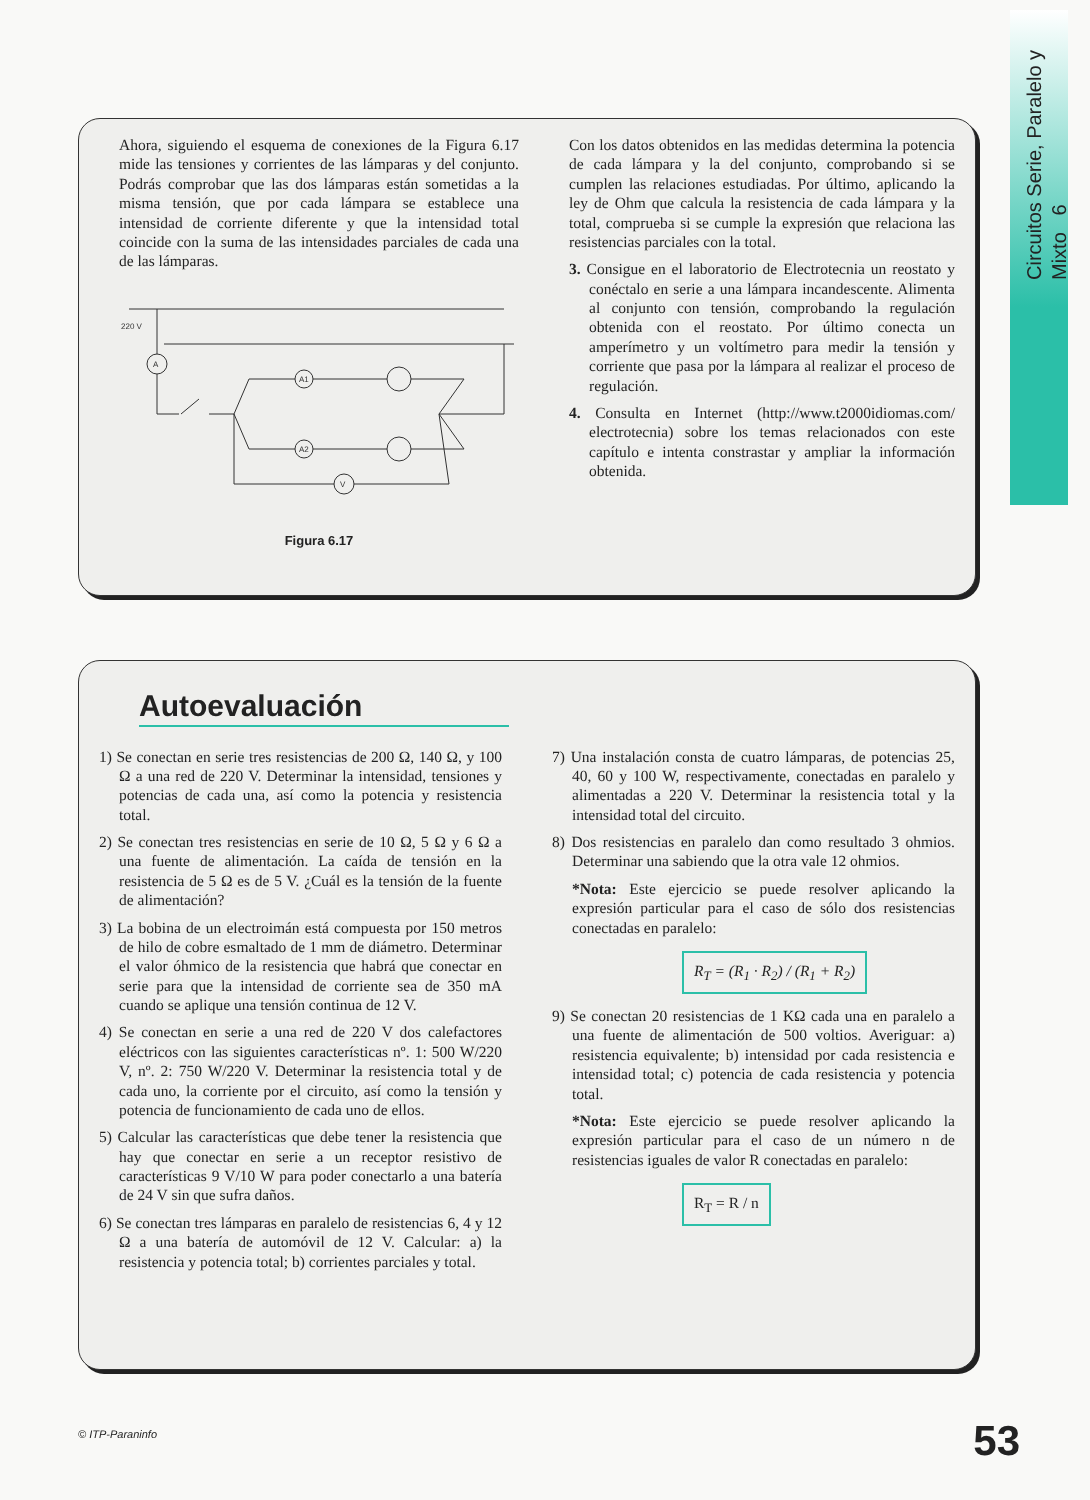Circuitos Serie, Paralelo y Mixto 6
Ahora, siguiendo el esquema de conexiones de la Figura 6.17 mide las tensiones y corrientes de las lámparas y del conjunto. Podrás comprobar que las dos lámparas están sometidas a la misma tensión, que por cada lámpara se establece una intensidad de corriente diferente y que la intensidad total coincide con la suma de las intensidades parciales de cada una de las lámparas.
220 V
A
A1
A2
V
Figura 6.17
Con los datos obtenidos en las medidas determina la potencia de cada lámpara y la del conjunto, comprobando si se cumplen las relaciones estudiadas. Por último, aplicando la ley de Ohm que calcula la resistencia de cada lámpara y la total, comprueba si se cumple la expresión que relaciona las resistencias parciales con la total.
3. Consigue en el laboratorio de Electrotecnia un reostato y conéctalo en serie a una lámpara incandescente. Alimenta al conjunto con tensión, comprobando la regulación obtenida con el reostato. Por último conecta un amperímetro y un voltímetro para medir la tensión y corriente que pasa por la lámpara al realizar el proceso de regulación.
4. Consulta en Internet (http://www.t2000idiomas.com/ electrotecnia) sobre los temas relacionados con este capítulo e intenta constrastar y ampliar la información obtenida.
Autoevaluación
1) Se conectan en serie tres resistencias de 200 Ω, 140 Ω, y 100 Ω a una red de 220 V. Determinar la intensidad, tensiones y potencias de cada una, así como la potencia y resistencia total.
2) Se conectan tres resistencias en serie de 10 Ω, 5 Ω y 6 Ω a una fuente de alimentación. La caída de tensión en la resistencia de 5 Ω es de 5 V. ¿Cuál es la tensión de la fuente de alimentación?
3) La bobina de un electroimán está compuesta por 150 metros de hilo de cobre esmaltado de 1 mm de diámetro. Determinar el valor óhmico de la resistencia que habrá que conectar en serie para que la intensidad de corriente sea de 350 mA cuando se aplique una tensión continua de 12 V.
4) Se conectan en serie a una red de 220 V dos calefactores eléctricos con las siguientes características nº. 1: 500 W/220 V, nº. 2: 750 W/220 V. Determinar la resistencia total y de cada uno, la corriente por el circuito, así como la tensión y potencia de funcionamiento de cada uno de ellos.
5) Calcular las características que debe tener la resistencia que hay que conectar en serie a un receptor resistivo de características 9 V/10 W para poder conectarlo a una batería de 24 V sin que sufra daños.
6) Se conectan tres lámparas en paralelo de resistencias 6, 4 y 12 Ω a una batería de automóvil de 12 V. Calcular: a) la resistencia y potencia total; b) corrientes parciales y total.
7) Una instalación consta de cuatro lámparas, de potencias 25, 40, 60 y 100 W, respectivamente, conectadas en paralelo y alimentadas a 220 V. Determinar la resistencia total y la intensidad total del circuito.
8) Dos resistencias en paralelo dan como resultado 3 ohmios. Determinar una sabiendo que la otra vale 12 ohmios.
*Nota: Este ejercicio se puede resolver aplicando la expresión particular para el caso de sólo dos resistencias conectadas en paralelo:
R<sub>T</sub> = (R<sub>1</sub> · R<sub>2</sub>) / (R<sub>1</sub> + R<sub>2</sub>)
9) Se conectan 20 resistencias de 1 KΩ cada una en paralelo a una fuente de alimentación de 500 voltios. Averiguar: a) resistencia equivalente; b) intensidad por cada resistencia e intensidad total; c) potencia de cada resistencia y potencia total.
*Nota: Este ejercicio se puede resolver aplicando la expresión particular para el caso de un número n de resistencias iguales de valor R conectadas en paralelo:
R<sub>T</sub> = R / n
© ITP-Paraninfo 53